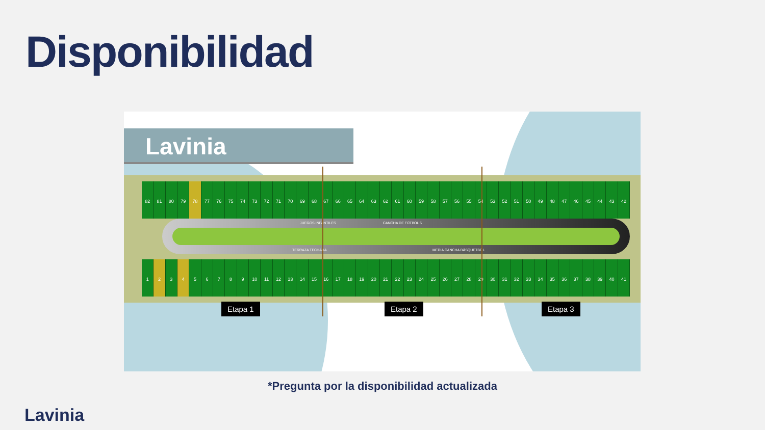Disponibilidad
Lavinia
82 81 80 79 78 77 76 75 74 73 72 71 70 69 68 67 66 65 64 63 62 61 60 59 58 57 56 55 54 53 52 51 50 49 48 47 46 45 44 43 42
JUEGOS INFANTILES CANCHA DE FÚTBOL 5
TERRAZA TECHADA MEDIA CANCHA BÁSQUETBOL
1 2 3 4 5 6 7 8 9 10 11 12 13 14 15 16 17 18 19 20 21 22 23 24 25 26 27 28 29 30 31 32 33 34 35 36 37 38 39 40 41
Etapa 1 Etapa 2 Etapa 3
*Pregunta por la disponibilidad actualizada
Lavinia